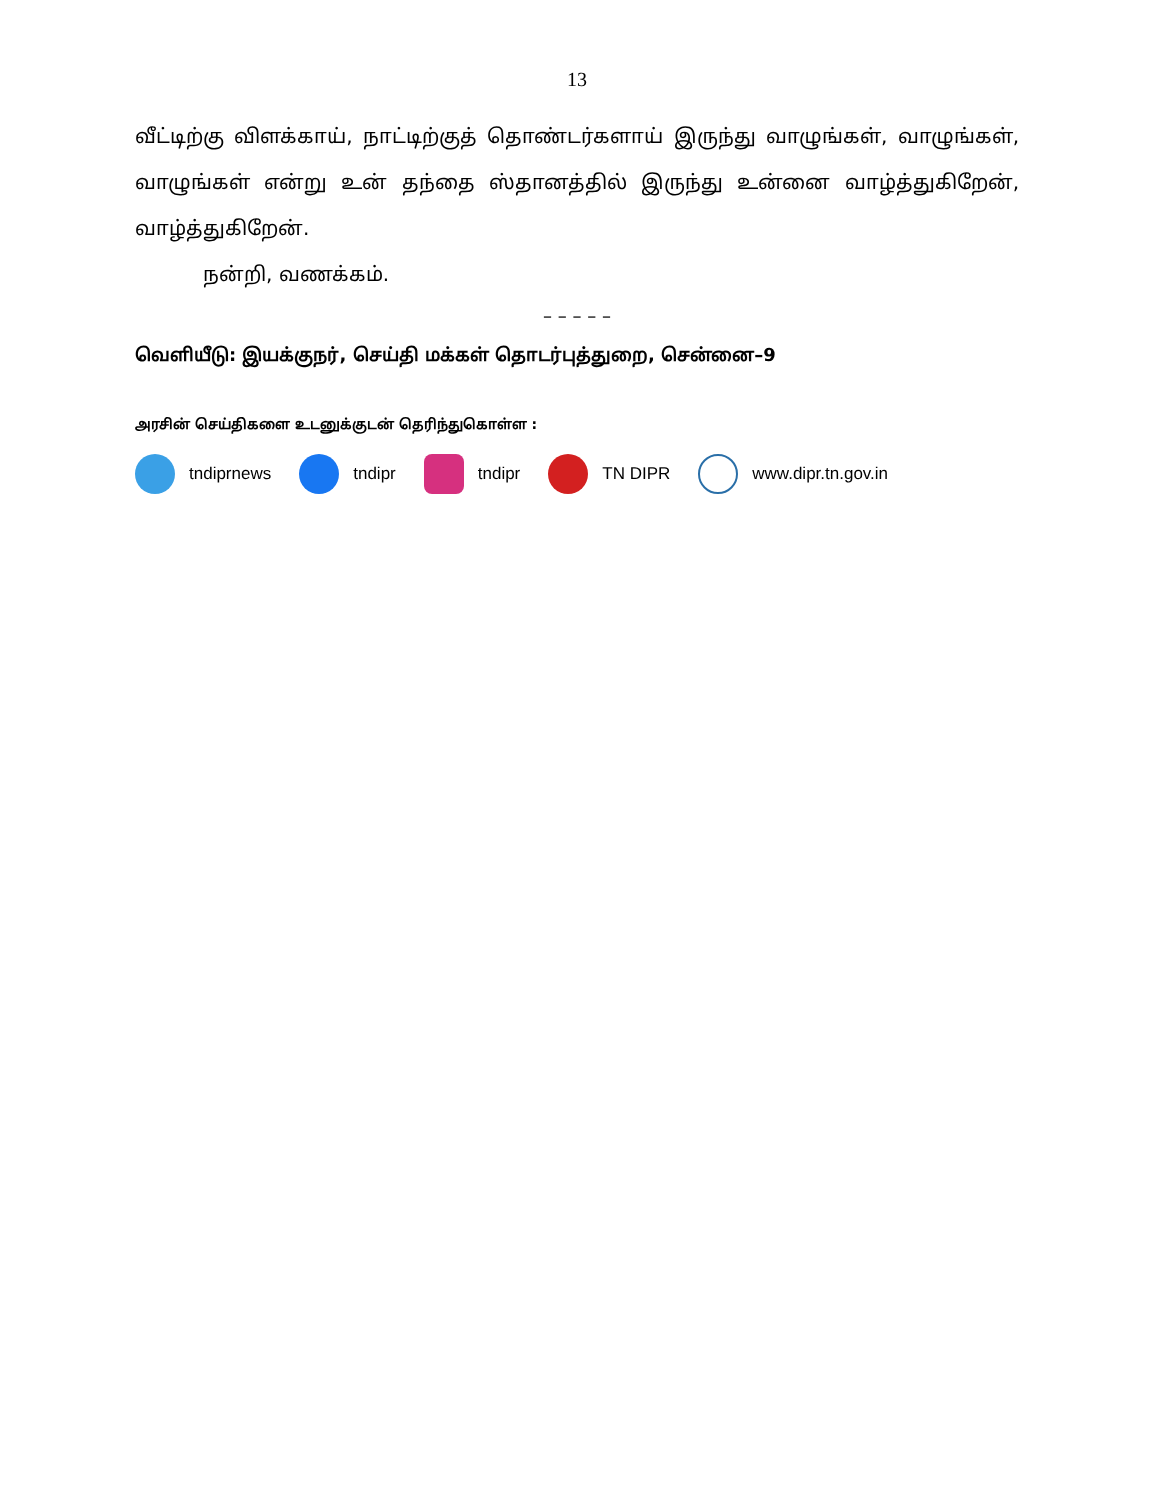13
வீட்டிற்கு விளக்காய், நாட்டிற்குத் தொண்டர்களாய் இருந்து வாழுங்கள், வாழுங்கள், வாழுங்கள் என்று உன் தந்தை ஸ்தானத்தில் இருந்து உன்னை வாழ்த்துகிறேன், வாழ்த்துகிறேன்.
நன்றி, வணக்கம்.
– – – – –
வெளியீடு: இயக்குநர், செய்தி மக்கள் தொடர்புத்துறை, சென்னை–9
அரசின் செய்திகளை உடனுக்குடன் தெரிந்துகொள்ள :
tndiprnews tndipr tndipr TN DIPR www.dipr.tn.gov.in